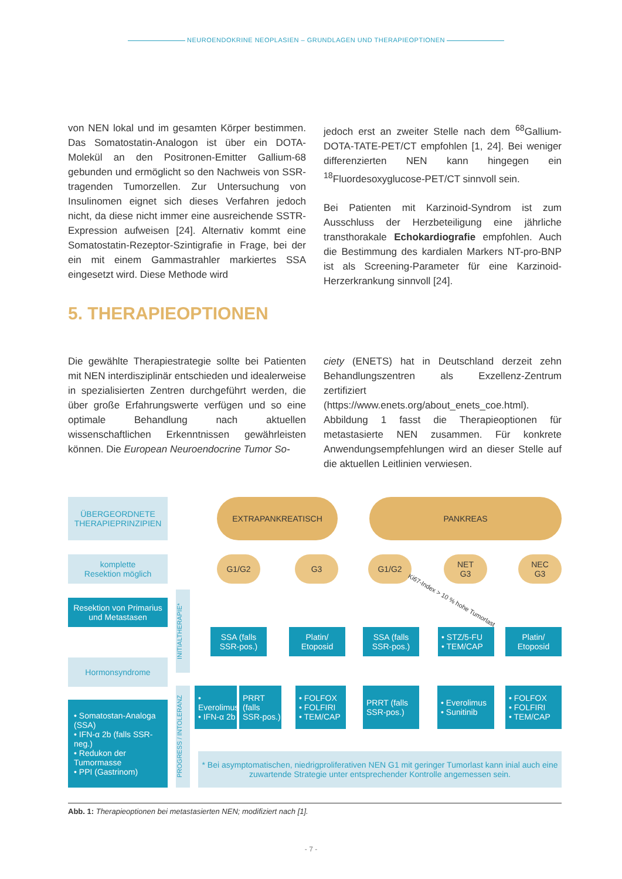NEUROENDOKRINE NEOPLASIEN – GRUNDLAGEN UND THERAPIEOPTIONEN
von NEN lokal und im gesamten Körper bestimmen. Das Somatostatin-Analogon ist über ein DOTA-Molekül an den Positronen-Emitter Gallium-68 gebunden und ermöglicht so den Nachweis von SSR-tragenden Tumorzellen. Zur Untersuchung von Insulinomen eignet sich dieses Verfahren jedoch nicht, da diese nicht immer eine ausreichende SSTR-Expression aufweisen [24]. Alternativ kommt eine Somatostatin-Rezeptor-Szintigrafie in Frage, bei der ein mit einem Gammastrahler markiertes SSA eingesetzt wird. Diese Methode wird
jedoch erst an zweiter Stelle nach dem <sup>68</sup>Gallium-DOTA-TATE-PET/CT empfohlen [1, 24]. Bei weniger differenzierten NEN kann hingegen ein <sup>18</sup>Fluordesoxyglucose-PET/CT sinnvoll sein.
Bei Patienten mit Karzinoid-Syndrom ist zum Ausschluss der Herzbeteiligung eine jährliche transthorakale Echokardiografie empfohlen. Auch die Bestimmung des kardialen Markers NT-pro-BNP ist als Screening-Parameter für eine Karzinoid-Herzerkrankung sinnvoll [24].
5. THERAPIEOPTIONEN
Die gewählte Therapiestrategie sollte bei Patienten mit NEN interdisziplinär entschieden und idealerweise in spezialisierten Zentren durchgeführt werden, die über große Erfahrungswerte verfügen und so eine optimale Behandlung nach aktuellen wissenschaftlichen Erkenntnissen gewährleisten können. Die European Neuroendocrine Tumor So-
ciety (ENETS) hat in Deutschland derzeit zehn Behandlungszentren als Exzellenz-Zentrum zertifiziert (https://www.enets.org/about_enets_coe.html). Abbildung 1 fasst die Therapieoptionen für metastasierte NEN zusammen. Für konkrete Anwendungsempfehlungen wird an dieser Stelle auf die aktuellen Leitlinien verwiesen.
ÜBERGEORDNETE
THERAPIEPRINZIPIEN
komplette
Resektion möglich
Resektion von Primarius und Metastasen
Hormonsyndrome
• Somatostan-Analoga (SSA)
• IFN-α 2b (falls SSR-neg.)
• Redukon der Tumormasse
• PPI (Gastrinom)
INITIALTHERAPIE*
PROGRESS / INTOLERANZ
EXTRAPANKREATISCH PANKREAS
G1/G2 G3 G1/G2
NET
G3
NEC
G3
Ki67-Index > 10 % hohe Tumorlast
SSA (falls SSR-pos.)
Platin/
Etoposid
SSA (falls SSR-pos.)
• STZ/5-FU
• TEM/CAP
Platin/
Etoposid
• Everolimus
• IFN-α 2b
PRRT (falls SSR-pos.)
• FOLFOX
• FOLFIRI
• TEM/CAP
PRRT (falls SSR-pos.)
• Everolimus
• Sunitinib
• FOLFOX
• FOLFIRI
• TEM/CAP
* Bei asymptomatischen, niedrigproliferativen NEN G1 mit geringer Tumorlast kann inial auch eine zuwartende Strategie unter entsprechender Kontrolle angemessen sein.
Abb. 1: Therapieoptionen bei metastasierten NEN; modifiziert nach [1].
- 7 -